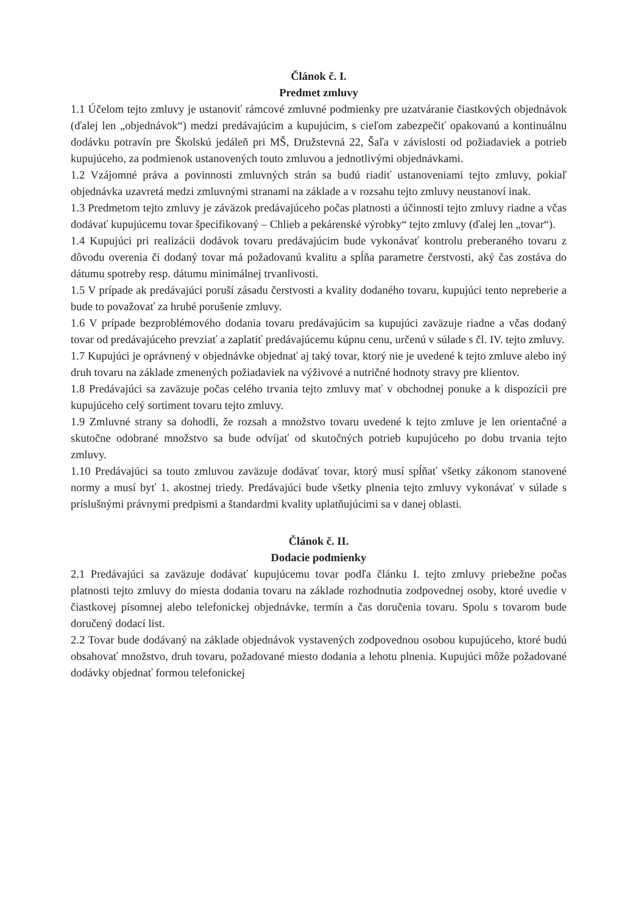Článok č. I.
Predmet zmluvy
1.1 Účelom tejto zmluvy je ustanoviť rámcové zmluvné podmienky pre uzatváranie čiastkových objednávok (ďalej len „objednávok“) medzi predávajúcim a kupujúcim, s cieľom zabezpečiť opakovanú a kontinuálnu dodávku potravín pre Školskú jedáleň pri MŠ, Družstevná 22, Šaľa v závislosti od požiadaviek a potrieb kupujúceho, za podmienok ustanovených touto zmluvou a jednotlivými objednávkami.
1.2 Vzájomné práva a povinnosti zmluvných strán sa budú riadiť ustanoveniami tejto zmluvy, pokiaľ objednávka uzavretá medzi zmluvnými stranami na základe a v rozsahu tejto zmluvy neustanoví inak.
1.3 Predmetom tejto zmluvy je záväzok predávajúceho počas platnosti a účinnosti tejto zmluvy riadne a včas dodávať kupujúcemu tovar špecifikovaný – Chlieb a pekárenské výrobky“ tejto zmluvy (ďalej len „tovar“).
1.4 Kupujúci pri realizácii dodávok tovaru predávajúcim bude vykonávať kontrolu preberaného tovaru z dôvodu overenia či dodaný tovar má požadovanú kvalitu a spĺňa parametre čerstvosti, aký čas zostáva do dátumu spotreby resp. dátumu minimálnej trvanlivosti.
1.5 V prípade ak predávajúci poruší zásadu čerstvosti a kvality dodaného tovaru, kupujúci tento nepreberie a bude to považovať za hrubé porušenie zmluvy.
1.6 V prípade bezproblémového dodania tovaru predávajúcim sa kupujúci zaväzuje riadne a včas dodaný tovar od predávajúceho prevziať a zaplatiť predávajúcemu kúpnu cenu, určenú v súlade s čl. IV. tejto zmluvy.
1.7 Kupujúci je oprávnený v objednávke objednať aj taký tovar, ktorý nie je uvedené k tejto zmluve alebo iný druh tovaru na základe zmenených požiadaviek na výživové a nutričné hodnoty stravy pre klientov.
1.8 Predávajúci sa zaväzuje počas celého trvania tejto zmluvy mať v obchodnej ponuke a k dispozícii pre kupujúceho celý sortiment tovaru tejto zmluvy.
1.9 Zmluvné strany sa dohodli, že rozsah a množstvo tovaru uvedené k tejto zmluve je len orientačné a skutočne odobrané množstvo sa bude odvíjať od skutočných potrieb kupujúceho po dobu trvania tejto zmluvy.
1.10 Predávajúci sa touto zmluvou zaväzuje dodávať tovar, ktorý musí spĺňať všetky zákonom stanovené normy a musí byť 1. akostnej triedy. Predávajúci bude všetky plnenia tejto zmluvy vykonávať v súlade s príslušnými právnymi predpismi a štandardmi kvality uplatňujúcimi sa v danej oblasti.
Článok č. II.
Dodacie podmienky
2.1 Predávajúci sa zaväzuje dodávať kupujúcemu tovar podľa článku I. tejto zmluvy priebežne počas platnosti tejto zmluvy do miesta dodania tovaru na základe rozhodnutia zodpovednej osoby, ktoré uvedie v čiastkovej písomnej alebo telefonickej objednávke, termín a čas doručenia tovaru. Spolu s tovarom bude doručený dodací list.
2.2 Tovar bude dodávaný na základe objednávok vystavených zodpovednou osobou kupujúceho, ktoré budú obsahovať množstvo, druh tovaru, požadované miesto dodania a lehotu plnenia. Kupujúci môže požadované dodávky objednať formou telefonickej